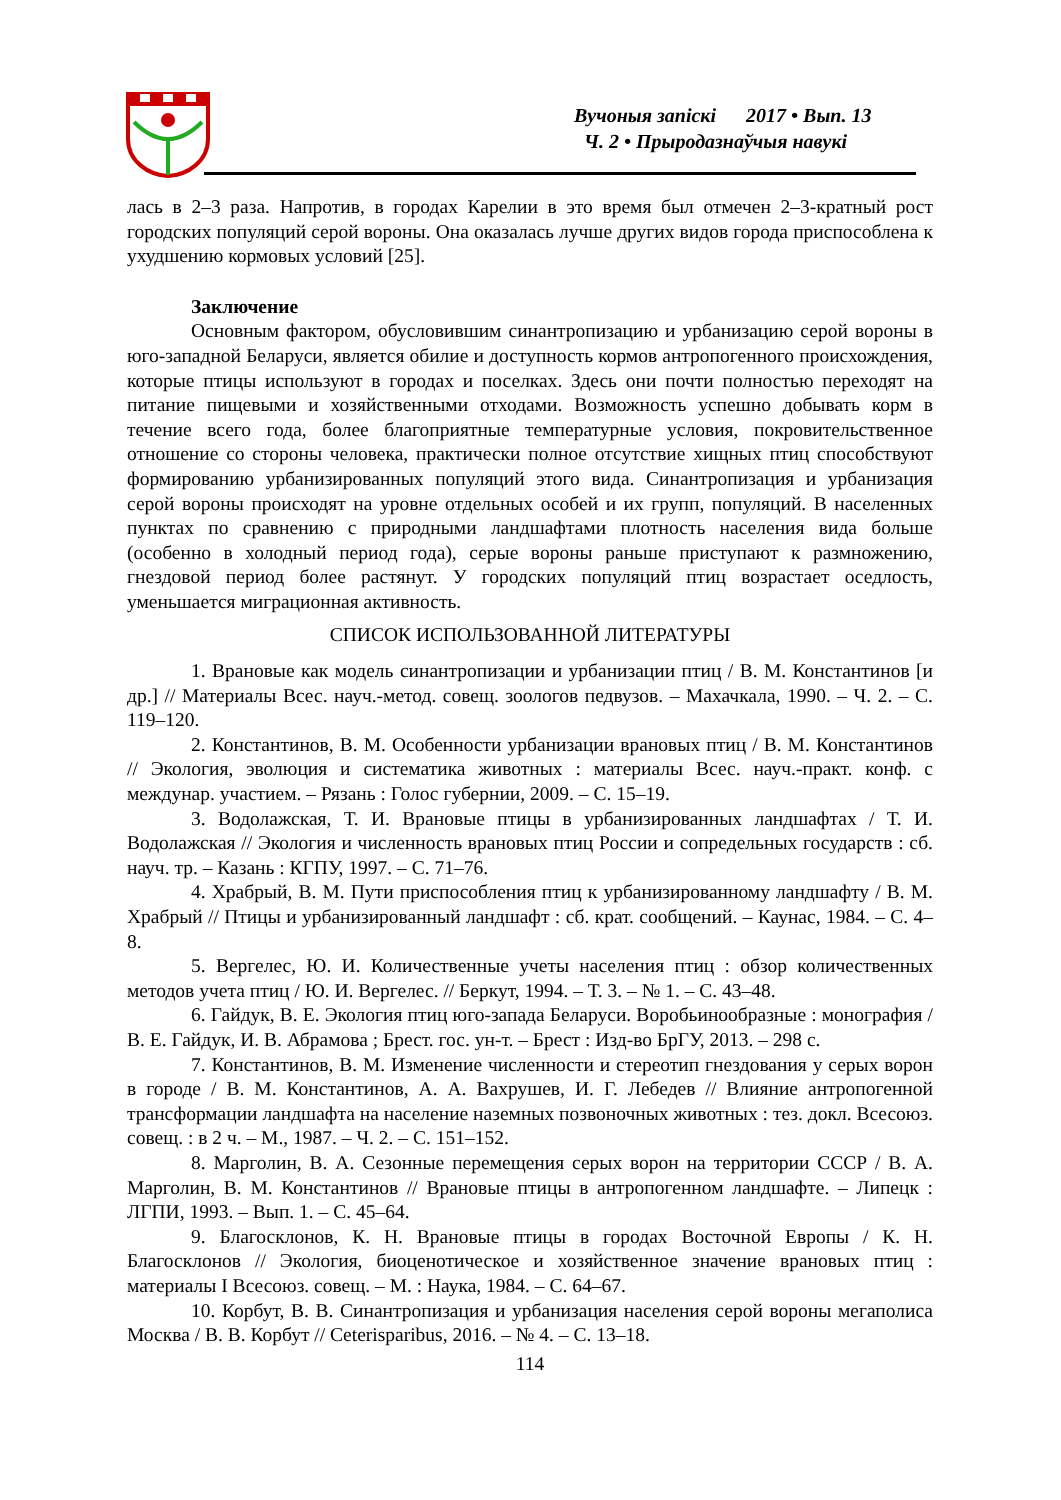Вучоныя запіскі 2017 • Вып. 13
Ч. 2 • Прыродазнаўчыя навукі
лась в 2–3 раза. Напротив, в городах Карелии в это время был отмечен 2–3-кратный рост городских популяций серой вороны. Она оказалась лучше других видов города приспособлена к ухудшению кормовых условий [25].
Заключение
Основным фактором, обусловившим синантропизацию и урбанизацию серой вороны в юго-западной Беларуси, является обилие и доступность кормов антропогенного происхождения, которые птицы используют в городах и поселках. Здесь они почти полностью переходят на питание пищевыми и хозяйственными отходами. Возможность успешно добывать корм в течение всего года, более благоприятные температурные условия, покровительственное отношение со стороны человека, практически полное отсутствие хищных птиц способствуют формированию урбанизированных популяций этого вида. Синантропизация и урбанизация серой вороны происходят на уровне отдельных особей и их групп, популяций. В населенных пунктах по сравнению с природными ландшафтами плотность населения вида больше (особенно в холодный период года), серые вороны раньше приступают к размножению, гнездовой период более растянут. У городских популяций птиц возрастает оседлость, уменьшается миграционная активность.
СПИСОК ИСПОЛЬЗОВАННОЙ ЛИТЕРАТУРЫ
1. Врановые как модель синантропизации и урбанизации птиц / В. М. Константинов [и др.] // Материалы Всес. науч.-метод. совещ. зоологов педвузов. – Махачкала, 1990. – Ч. 2. – С. 119–120.
2. Константинов, В. М. Особенности урбанизации врановых птиц / В. М. Константинов // Экология, эволюция и систематика животных : материалы Всес. науч.-практ. конф. с междунар. участием. – Рязань : Голос губернии, 2009. – С. 15–19.
3. Водолажская, Т. И. Врановые птицы в урбанизированных ландшафтах / Т. И. Водолажская // Экология и численность врановых птиц России и сопредельных государств : сб. науч. тр. – Казань : КГПУ, 1997. – С. 71–76.
4. Храбрый, В. М. Пути приспособления птиц к урбанизированному ландшафту / В. М. Храбрый // Птицы и урбанизированный ландшафт : сб. крат. сообщений. – Каунас, 1984. – С. 4–8.
5. Вергелес, Ю. И. Количественные учеты населения птиц : обзор количественных методов учета птиц / Ю. И. Вергелес. // Беркут, 1994. – Т. 3. – № 1. – С. 43–48.
6. Гайдук, В. Е. Экология птиц юго-запада Беларуси. Воробьинообразные : монография / В. Е. Гайдук, И. В. Абрамова ; Брест. гос. ун-т. – Брест : Изд-во БрГУ, 2013. – 298 с.
7. Константинов, В. М. Изменение численности и стереотип гнездования у серых ворон в городе / В. М. Константинов, А. А. Вахрушев, И. Г. Лебедев // Влияние антропогенной трансформации ландшафта на население наземных позвоночных животных : тез. докл. Всесоюз. совещ. : в 2 ч. – М., 1987. – Ч. 2. – С. 151–152.
8. Марголин, В. А. Сезонные перемещения серых ворон на территории СССР / В. А. Марголин, В. М. Константинов // Врановые птицы в антропогенном ландшафте. – Липецк : ЛГПИ, 1993. – Вып. 1. – С. 45–64.
9. Благосклонов, К. Н. Врановые птицы в городах Восточной Европы / К. Н. Благосклонов // Экология, биоценотическое и хозяйственное значение врановых птиц : материалы I Всесоюз. совещ. – М. : Наука, 1984. – С. 64–67.
10. Корбут, В. В. Синантропизация и урбанизация населения серой вороны мегаполиса Москва / В. В. Корбут // Ceterisparibus, 2016. – № 4. – С. 13–18.
114